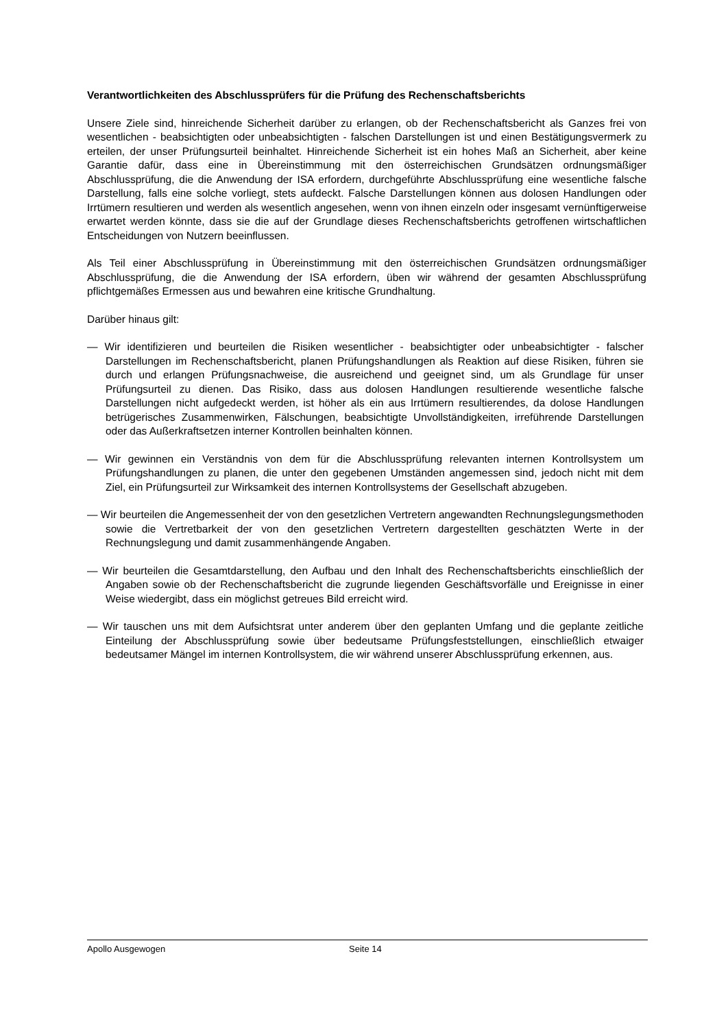Verantwortlichkeiten des Abschlussprüfers für die Prüfung des Rechenschaftsberichts
Unsere Ziele sind, hinreichende Sicherheit darüber zu erlangen, ob der Rechenschaftsbericht als Ganzes frei von wesentlichen - beabsichtigten oder unbeabsichtigten - falschen Darstellungen ist und einen Bestätigungsvermerk zu erteilen, der unser Prüfungsurteil beinhaltet. Hinreichende Sicherheit ist ein hohes Maß an Sicherheit, aber keine Garantie dafür, dass eine in Übereinstimmung mit den österreichischen Grundsätzen ordnungsmäßiger Abschlussprüfung, die die Anwendung der ISA erfordern, durchgeführte Abschlussprüfung eine wesentliche falsche Darstellung, falls eine solche vorliegt, stets aufdeckt. Falsche Darstellungen können aus dolosen Handlungen oder Irrtümern resultieren und werden als wesentlich angesehen, wenn von ihnen einzeln oder insgesamt vernünftigerweise erwartet werden könnte, dass sie die auf der Grundlage dieses Rechenschaftsberichts getroffenen wirtschaftlichen Entscheidungen von Nutzern beeinflussen.
Als Teil einer Abschlussprüfung in Übereinstimmung mit den österreichischen Grundsätzen ordnungsmäßiger Abschlussprüfung, die die Anwendung der ISA erfordern, üben wir während der gesamten Abschlussprüfung pflichtgemäßes Ermessen aus und bewahren eine kritische Grundhaltung.
Darüber hinaus gilt:
— Wir identifizieren und beurteilen die Risiken wesentlicher - beabsichtigter oder unbeabsichtigter - falscher Darstellungen im Rechenschaftsbericht, planen Prüfungshandlungen als Reaktion auf diese Risiken, führen sie durch und erlangen Prüfungsnachweise, die ausreichend und geeignet sind, um als Grundlage für unser Prüfungsurteil zu dienen. Das Risiko, dass aus dolosen Handlungen resultierende wesentliche falsche Darstellungen nicht aufgedeckt werden, ist höher als ein aus Irrtümern resultierendes, da dolose Handlungen betrügerisches Zusammenwirken, Fälschungen, beabsichtigte Unvollständigkeiten, irreführende Darstellungen oder das Außerkraftsetzen interner Kontrollen beinhalten können.
— Wir gewinnen ein Verständnis von dem für die Abschlussprüfung relevanten internen Kontrollsystem um Prüfungshandlungen zu planen, die unter den gegebenen Umständen angemessen sind, jedoch nicht mit dem Ziel, ein Prüfungsurteil zur Wirksamkeit des internen Kontrollsystems der Gesellschaft abzugeben.
— Wir beurteilen die Angemessenheit der von den gesetzlichen Vertretern angewandten Rechnungslegungsmethoden sowie die Vertretbarkeit der von den gesetzlichen Vertretern dargestellten geschätzten Werte in der Rechnungslegung und damit zusammenhängende Angaben.
— Wir beurteilen die Gesamtdarstellung, den Aufbau und den Inhalt des Rechenschaftsberichts einschließlich der Angaben sowie ob der Rechenschaftsbericht die zugrunde liegenden Geschäftsvorfälle und Ereignisse in einer Weise wiedergibt, dass ein möglichst getreues Bild erreicht wird.
— Wir tauschen uns mit dem Aufsichtsrat unter anderem über den geplanten Umfang und die geplante zeitliche Einteilung der Abschlussprüfung sowie über bedeutsame Prüfungsfeststellungen, einschließlich etwaiger bedeutsamer Mängel im internen Kontrollsystem, die wir während unserer Abschlussprüfung erkennen, aus.
Apollo Ausgewogen Seite 14